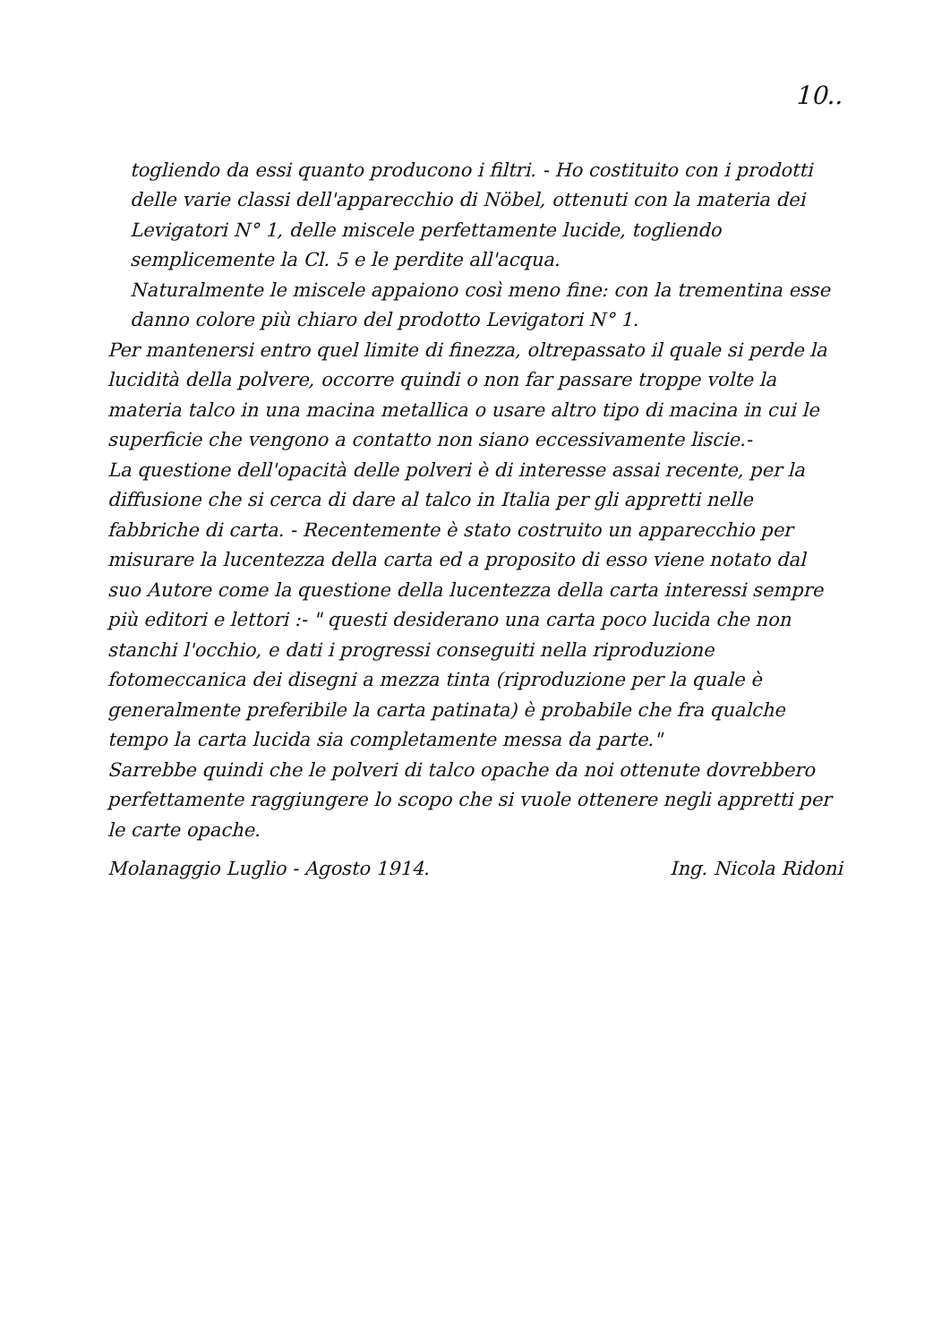10..
togliendo da essi quanto producono i filtri. - Ho costituito con i prodotti delle varie classi dell'apparecchio di Nöbel, ottenuti con la materia dei Levigatori N° 1, delle miscele perfettamente lucide, togliendo semplicemente la Cl. 5 e le perdite all'acqua.
Naturalmente le miscele appaiono così meno fine: con la trementina esse danno colore più chiaro del prodotto Levigatori N° 1.
Per mantenersi entro quel limite di finezza, oltrepassato il quale si perde la lucidità della polvere, occorre quindi o non far passare troppe volte la materia talco in una macina metallica o usare altro tipo di macina in cui le superficie che vengono a contatto non siano eccessivamente liscie.-
La questione dell'opacità delle polveri è di interesse assai recente, per la diffusione che si cerca di dare al talco in Italia per gli appretti nelle fabbriche di carta. - Recentemente è stato costruito un apparecchio per misurare la lucentezza della carta ed a proposito di esso viene notato dal suo Autore come la questione della lucentezza della carta interessi sempre più editori e lettori :- " questi desiderano una carta poco lucida che non stanchi l'occhio, e dati i progressi conseguiti nella riproduzione fotomeccanica dei disegni a mezza tinta (riproduzione per la quale è generalmente preferibile la carta patinata) è probabile che fra qualche tempo la carta lucida sia completamente messa da parte."
Sarrebbe quindi che le polveri di talco opache da noi ottenute dovrebbero perfettamente raggiungere lo scopo che si vuole ottenere negli appretti per le carte opache.
Molanaggio Luglio - Agosto 1914. Ing. Nicola Ridoni